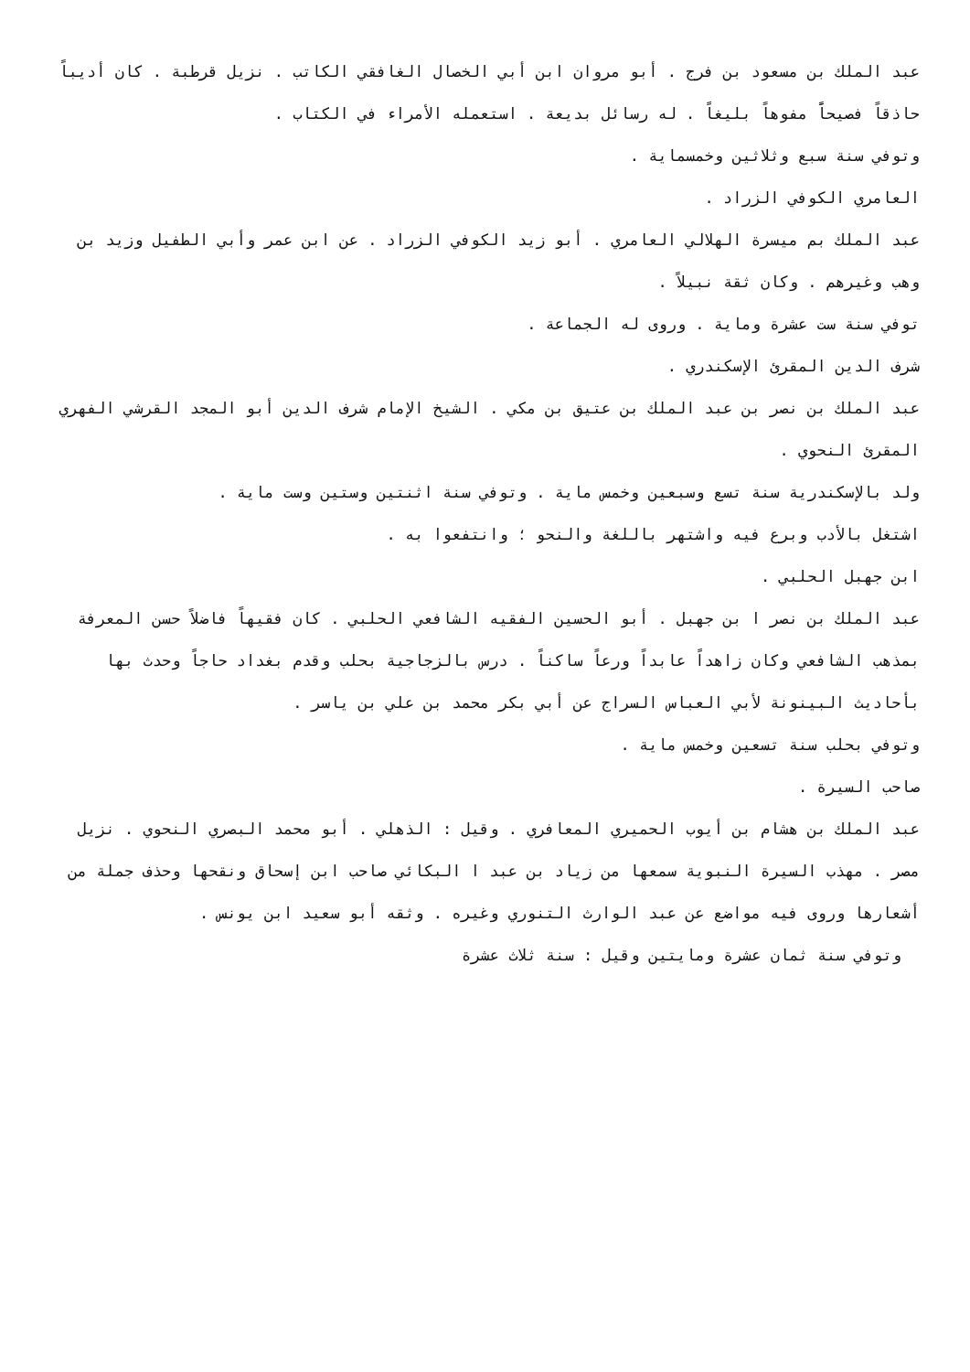عبد الملك بن مسعود بن فرج . أبو مروان ابن أبي الخصال الغافقي الكاتب . نزيل قرطبة . كان أديباً حاذقاً فصيحاًَ مفوهاً بليغاً . له رسائل بديعة . استعمله الأمراء في الكتاب .
وتوفي سنة سبع وثلاثين وخمسماية .
العامري الكوفي الزراد .
عبد الملك بم ميسرة الهلالي العامري . أبو زيد الكوفي الزراد . عن ابن عمر وأبي الطفيل وزيد بن وهب وغيرهم . وكان ثقة نبيلاً .
توفي سنة ست عشرة وماية . وروى له الجماعة .
شرف الدين المقرئ الإسكندري .
عبد الملك بن نصر بن عبد الملك بن عتيق بن مكي . الشيخ الإمام شرف الدين أبو المجد القرشي الفهري المقرئ النحوي .
ولد بالإسكندرية سنة تسع وسبعين وخمس ماية . وتوفي سنة اثنتين وستين وست ماية .
اشتغل بالأدب وبرع فيه واشتهر باللغة والنحو ؛ وانتفعوا به .
ابن جهبل الحلبي .
عبد الملك بن نصر ا بن جهبل . أبو الحسين الفقيه الشافعي الحلبي . كان فقيهاً فاضلاً حسن المعرفة بمذهب الشافعي وكان زاهداً عابداً ورعاً ساكناً . درس بالزجاجية بحلب وقدم بغداد حاجاً وحدث بها بأحاديث البينونة لأبي العباس السراج عن أبي بكر محمد بن علي بن ياسر .
وتوفي بحلب سنة تسعين وخمس ماية .
صاحب السيرة .
عبد الملك بن هشام بن أيوب الحميري المعافري . وقيل : الذهلي . أبو محمد البصري النحوي . نزيل مصر . مهذب السيرة النبوية سمعها من زياد بن عبد ا البكائي صاحب ابن إسحاق ونقحها وحذف جملة من أشعارها وروى فيه مواضع عن عبد الوارث التنوري وغيره . وثقه أبو سعيد ابن يونس .
وتوفي سنة ثمان عشرة ومايتين وقيل : سنة ثلاث عشرة